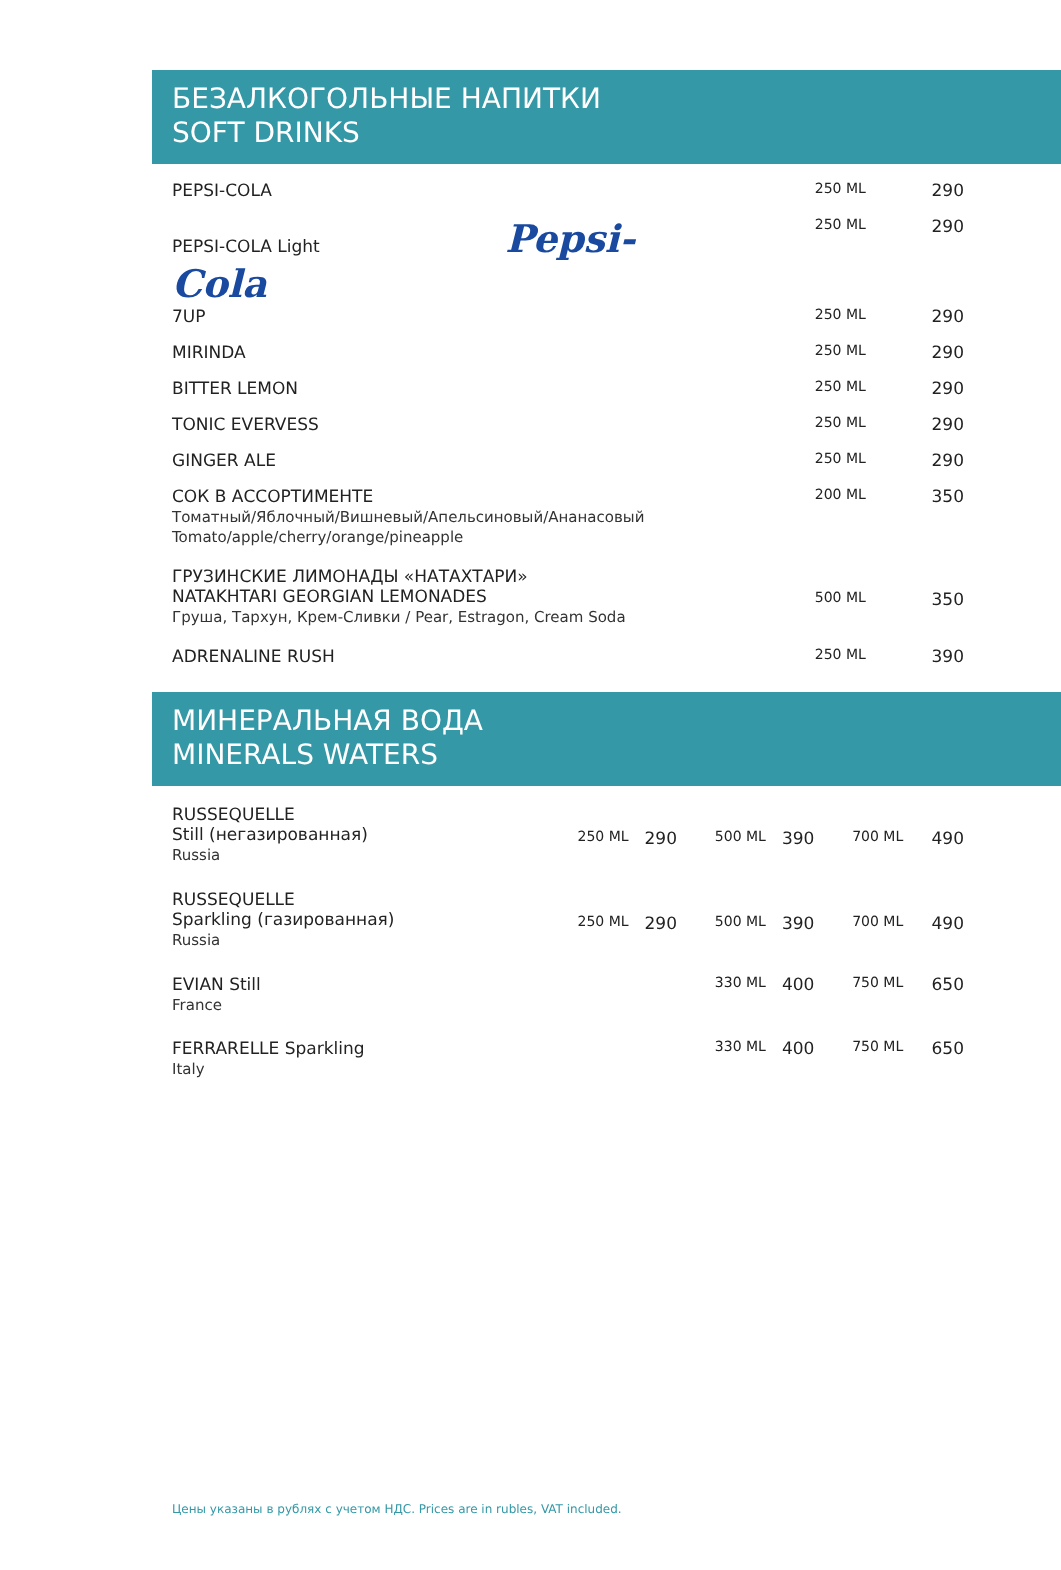БЕЗАЛКОГОЛЬНЫЕ НАПИТКИ
SOFT DRINKS
| PEPSI-COLA | 250 ML | 290 |
| PEPSI-COLA Light Pepsi-Cola | 250 ML | 290 |
| 7UP | 250 ML | 290 |
| MIRINDA | 250 ML | 290 |
| BITTER LEMON | 250 ML | 290 |
| TONIC EVERVESS | 250 ML | 290 |
| GINGER ALE | 250 ML | 290 |
| СОК В АССОРТИМЕНТЕ Томатный/Яблочный/Вишневый/Апельсиновый/Ананасовый Tomato/apple/cherry/orange/pineapple | 200 ML | 350 |
| ГРУЗИНСКИЕ ЛИМОНАДЫ «НАТАХТАРИ» NATAKHTARI GEORGIAN LEMONADES Груша, Тархун, Крем-Сливки / Pear, Estragon, Cream Soda | 500 ML | 350 |
| ADRENALINE RUSH | 250 ML | 390 |
МИНЕРАЛЬНАЯ ВОДА
MINERALS WATERS
| RUSSEQUELLE Still (негазированная) Russia | 250 ML | 290 | 500 ML | 390 | 700 ML | 490 |
| RUSSEQUELLE Sparkling (газированная) Russia | 250 ML | 290 | 500 ML | 390 | 700 ML | 490 |
| EVIAN Still France | | | 330 ML | 400 | 750 ML | 650 |
| FERRARELLE Sparkling Italy | | | 330 ML | 400 | 750 ML | 650 |
Цены указаны в рублях с учетом НДС. Prices are in rubles, VAT included.